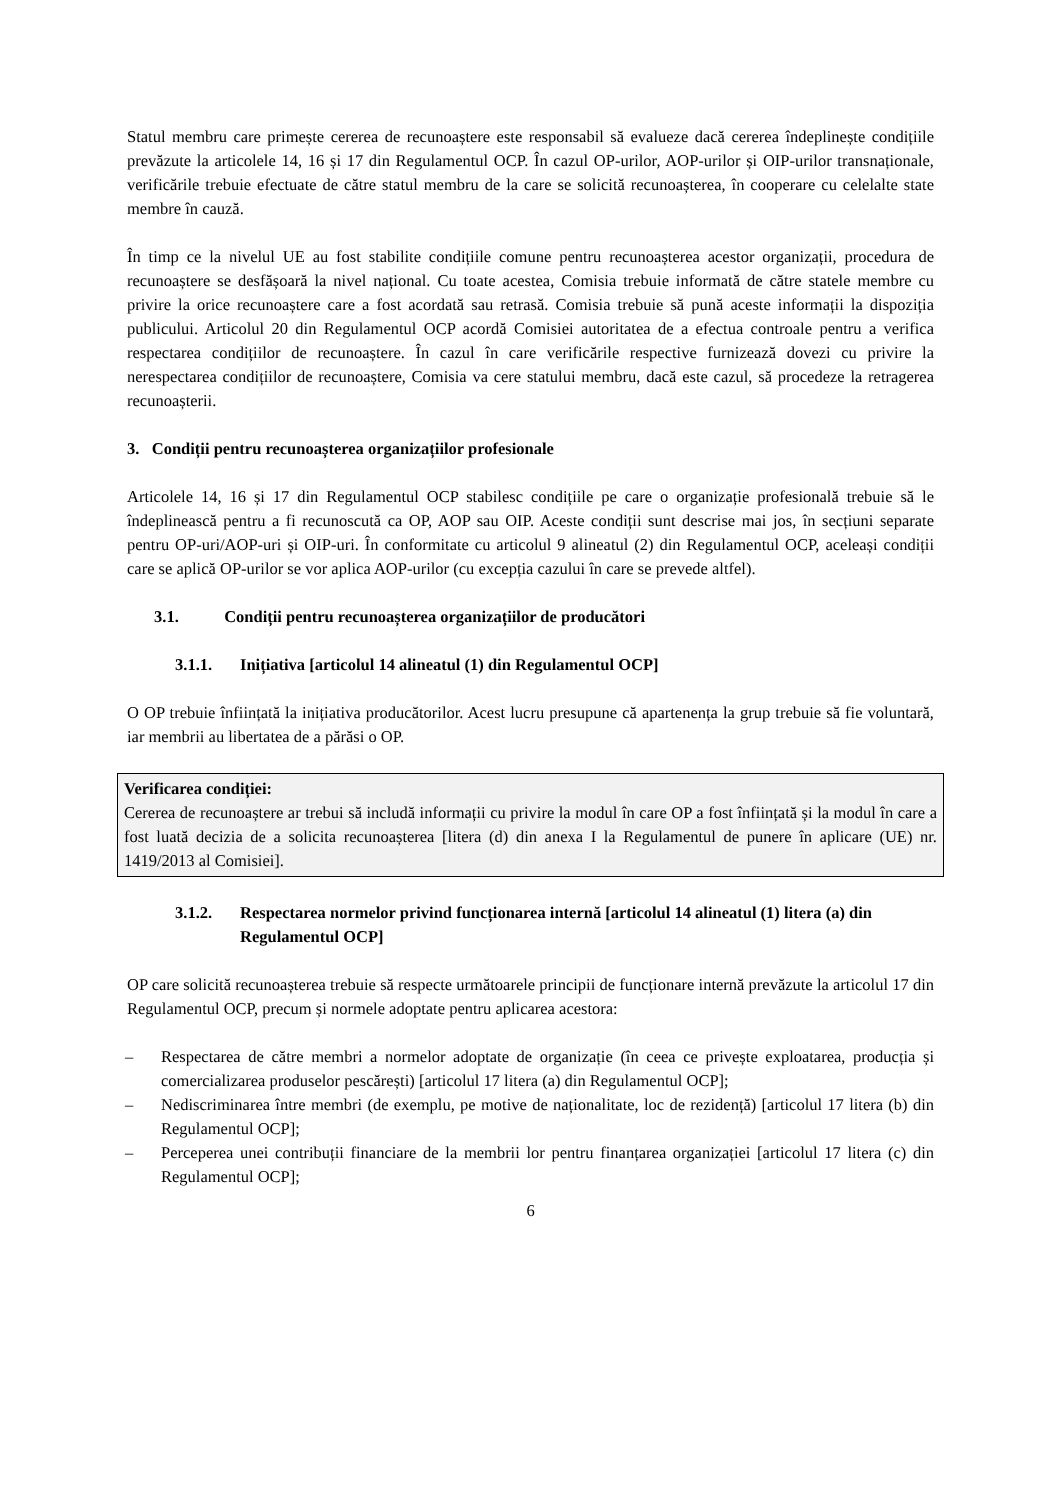Statul membru care primește cererea de recunoaștere este responsabil să evalueze dacă cererea îndeplinește condițiile prevăzute la articolele 14, 16 și 17 din Regulamentul OCP. În cazul OP-urilor, AOP-urilor și OIP-urilor transnaționale, verificările trebuie efectuate de către statul membru de la care se solicită recunoașterea, în cooperare cu celelalte state membre în cauză.
În timp ce la nivelul UE au fost stabilite condițiile comune pentru recunoașterea acestor organizații, procedura de recunoaștere se desfășoară la nivel național. Cu toate acestea, Comisia trebuie informată de către statele membre cu privire la orice recunoaștere care a fost acordată sau retrasă. Comisia trebuie să pună aceste informații la dispoziția publicului. Articolul 20 din Regulamentul OCP acordă Comisiei autoritatea de a efectua controale pentru a verifica respectarea condițiilor de recunoaștere. În cazul în care verificările respective furnizează dovezi cu privire la nerespectarea condițiilor de recunoaștere, Comisia va cere statului membru, dacă este cazul, să procedeze la retragerea recunoașterii.
3. Condiții pentru recunoașterea organizațiilor profesionale
Articolele 14, 16 și 17 din Regulamentul OCP stabilesc condițiile pe care o organizație profesională trebuie să le îndeplinească pentru a fi recunoscută ca OP, AOP sau OIP. Aceste condiții sunt descrise mai jos, în secțiuni separate pentru OP-uri/AOP-uri și OIP-uri. În conformitate cu articolul 9 alineatul (2) din Regulamentul OCP, aceleași condiții care se aplică OP-urilor se vor aplica AOP-urilor (cu excepția cazului în care se prevede altfel).
3.1. Condiții pentru recunoașterea organizațiilor de producători
3.1.1. Inițiativa [articolul 14 alineatul (1) din Regulamentul OCP]
O OP trebuie înființată la inițiativa producătorilor. Acest lucru presupune că apartenența la grup trebuie să fie voluntară, iar membrii au libertatea de a părăsi o OP.
Verificarea condiției:
Cererea de recunoaștere ar trebui să includă informații cu privire la modul în care OP a fost înființată și la modul în care a fost luată decizia de a solicita recunoașterea [litera (d) din anexa I la Regulamentul de punere în aplicare (UE) nr. 1419/2013 al Comisiei].
3.1.2. Respectarea normelor privind funcționarea internă [articolul 14 alineatul (1) litera (a) din Regulamentul OCP]
OP care solicită recunoașterea trebuie să respecte următoarele principii de funcționare internă prevăzute la articolul 17 din Regulamentul OCP, precum și normele adoptate pentru aplicarea acestora:
– Respectarea de către membri a normelor adoptate de organizație (în ceea ce privește exploatarea, producția și comercializarea produselor pescărești) [articolul 17 litera (a) din Regulamentul OCP];
– Nediscriminarea între membri (de exemplu, pe motive de naționalitate, loc de rezidență) [articolul 17 litera (b) din Regulamentul OCP];
– Perceperea unei contribuții financiare de la membrii lor pentru finanțarea organizației [articolul 17 litera (c) din Regulamentul OCP];
6